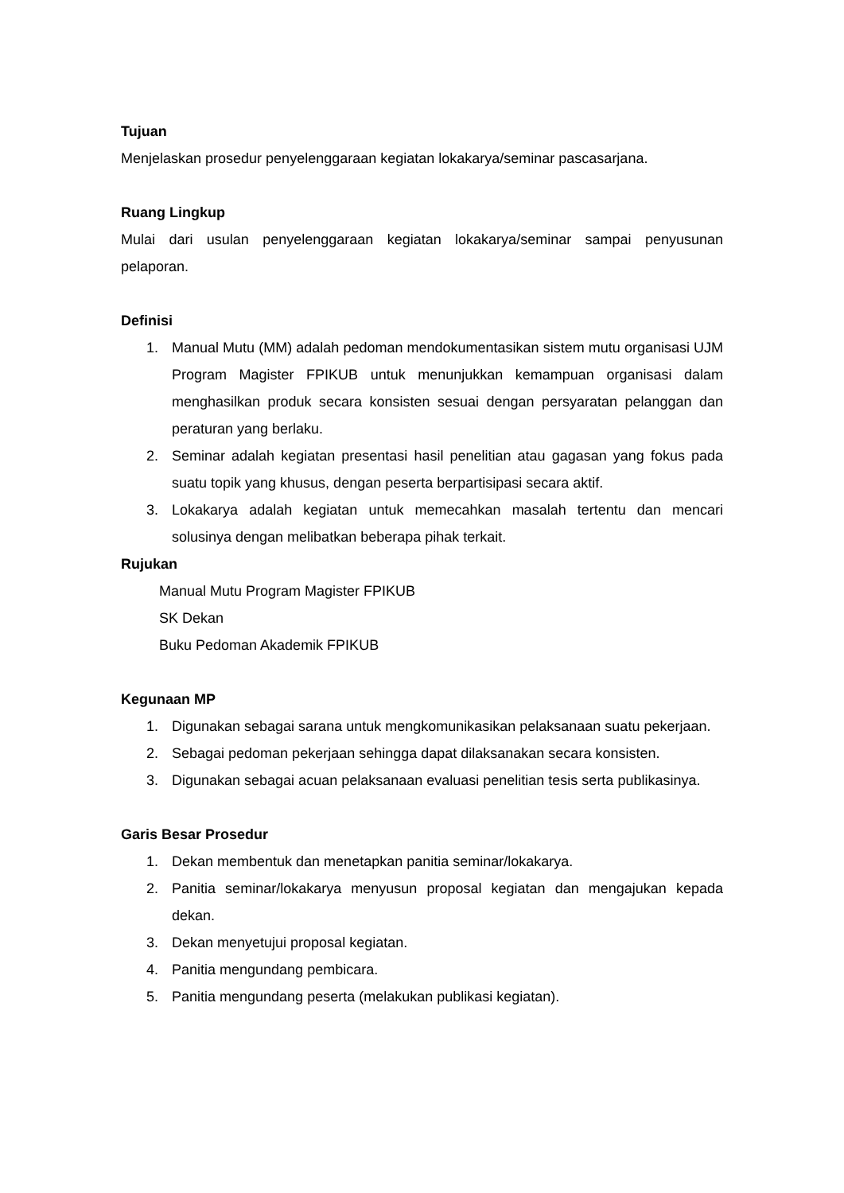Tujuan
Menjelaskan prosedur penyelenggaraan kegiatan lokakarya/seminar pascasarjana.
Ruang Lingkup
Mulai dari usulan penyelenggaraan kegiatan lokakarya/seminar sampai penyusunan pelaporan.
Definisi
1. Manual Mutu (MM) adalah pedoman mendokumentasikan sistem mutu organisasi UJM Program Magister FPIKUB untuk menunjukkan kemampuan organisasi dalam menghasilkan produk secara konsisten sesuai dengan persyaratan pelanggan dan peraturan yang berlaku.
2. Seminar adalah kegiatan presentasi hasil penelitian atau gagasan yang fokus pada suatu topik yang khusus, dengan peserta berpartisipasi secara aktif.
3. Lokakarya adalah kegiatan untuk memecahkan masalah tertentu dan mencari solusinya dengan melibatkan beberapa pihak terkait.
Rujukan
Manual Mutu Program Magister FPIKUB
SK Dekan
Buku Pedoman Akademik FPIKUB
Kegunaan MP
1. Digunakan sebagai sarana untuk mengkomunikasikan pelaksanaan suatu pekerjaan.
2. Sebagai pedoman pekerjaan sehingga dapat dilaksanakan secara konsisten.
3. Digunakan sebagai acuan pelaksanaan evaluasi penelitian tesis serta publikasinya.
Garis Besar Prosedur
1. Dekan membentuk dan menetapkan panitia seminar/lokakarya.
2. Panitia seminar/lokakarya menyusun proposal kegiatan dan mengajukan kepada dekan.
3. Dekan menyetujui proposal kegiatan.
4. Panitia mengundang pembicara.
5. Panitia mengundang peserta (melakukan publikasi kegiatan).